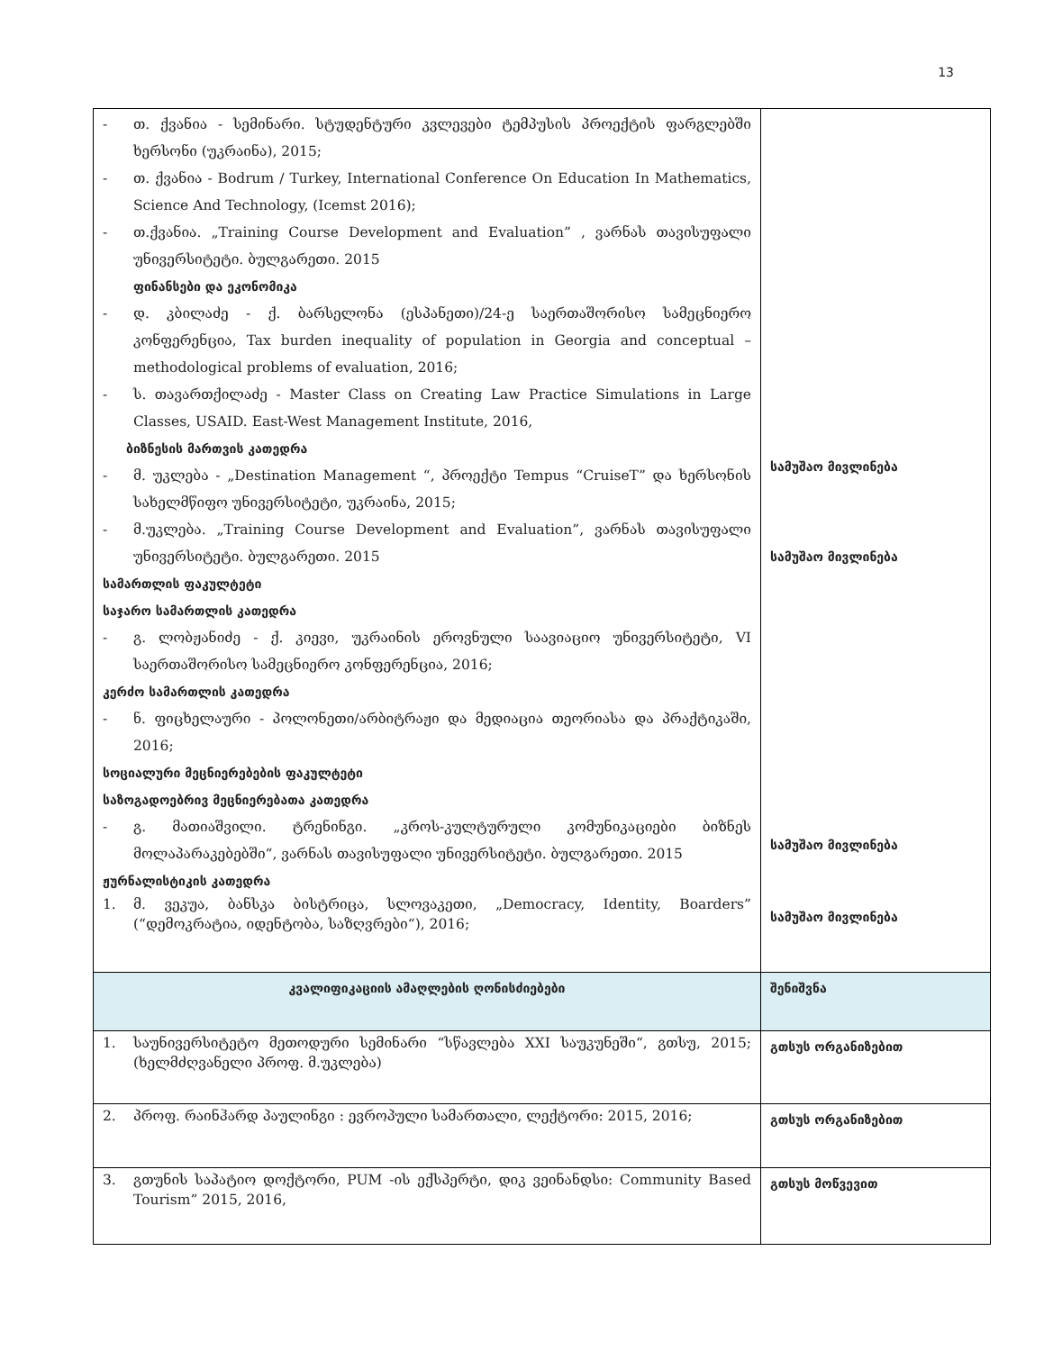13
| - თ. ქვანია - სემინარი. სტუდენტური კვლევები ტემპუსის პროექტის ფარგლებში ხერსონი (უკრაინა), 2015; - თ. ქვანია - Bodrum / Turkey, International Conference On Education In Mathematics, Science And Technology, (Icemst 2016); - თ.ქვანია. „Training Course Development and Evaluation” , ვარნას თავისუფალი უნივერსიტეტი. ბულგარეთი. 2015 ფინანსები და ეკონომიკა - დ. კბილაძე - ქ. ბარსელონა (ესპანეთი)/24-ე საერთაშორისო სამეცნიერო კონფერენცია, Tax burden inequality of population in Georgia and conceptual – methodological problems of evaluation, 2016; - ს. თავართქილაძე - Master Class on Creating Law Practice Simulations in Large Classes, USAID. East-West Management Institute, 2016, ბიზნესის მართვის კათედრა - მ. უკლება - „Destination Management “, პროექტი Tempus “CruiseT” და ხერსონის სახელმწიფო უნივერსიტეტი, უკრაინა, 2015; - მ.უკლება. „Training Course Development and Evaluation”, ვარნას თავისუფალი უნივერსიტეტი. ბულგარეთი. 2015 სამართლის ფაკულტეტი საჯარო სამართლის კათედრა - გ. ლობჟანიძე - ქ. კიევი, უკრაინის ეროვნული საავიაციო უნივერსიტეტი, VI საერთაშორისო სამეცნიერო კონფერენცია, 2016; კერძო სამართლის კათედრა - ნ. ფიცხელაური - პოლონეთი/არბიტრაჟი და მედიაცია თეორიასა და პრაქტიკაში, 2016; სოციალური მეცნიერებების ფაკულტეტი საზოგადოებრივ მეცნიერებათა კათედრა - გ. მათიაშვილი. ტრენინგი. „კროს-კულტურული კომუნიკაციები ბიზნეს მოლაპარაკებებში“, ვარნას თავისუფალი უნივერსიტეტი. ბულგარეთი. 2015 ჟურნალისტიკის კათედრა 1. მ. ვეკუა, ბანსკა ბისტრიცა, სლოვაკეთი, „Democracy, Identity, Boarders” (“დემოკრატია, იდენტობა, საზღვრები“), 2016; | სამუშაო მივლინება სამუშაო მივლინება სამუშაო მივლინება სამუშაო მივლინება |
| კვალიფიკაციის ამაღლების ღონისძიებები | შენიშვნა |
| 1. საუნივერსიტეტო მეთოდური სემინარი “სწავლება XXI საუკუნეში“, გთსუ, 2015; (ხელმძღვანელი პროფ. მ.უკლება) | გთსუს ორგანიზებით |
| 2. პროფ. რაინჰარდ პაულინგი : ევროპული სამართალი, ლექტორი: 2015, 2016; | გთსუს ორგანიზებით |
| 3. გთუნის საპატიო დოქტორი, PUM -ის ექსპერტი, დიკ ვეინანდსი: Community Based Tourism” 2015, 2016, | გთსუს მოწვევით |